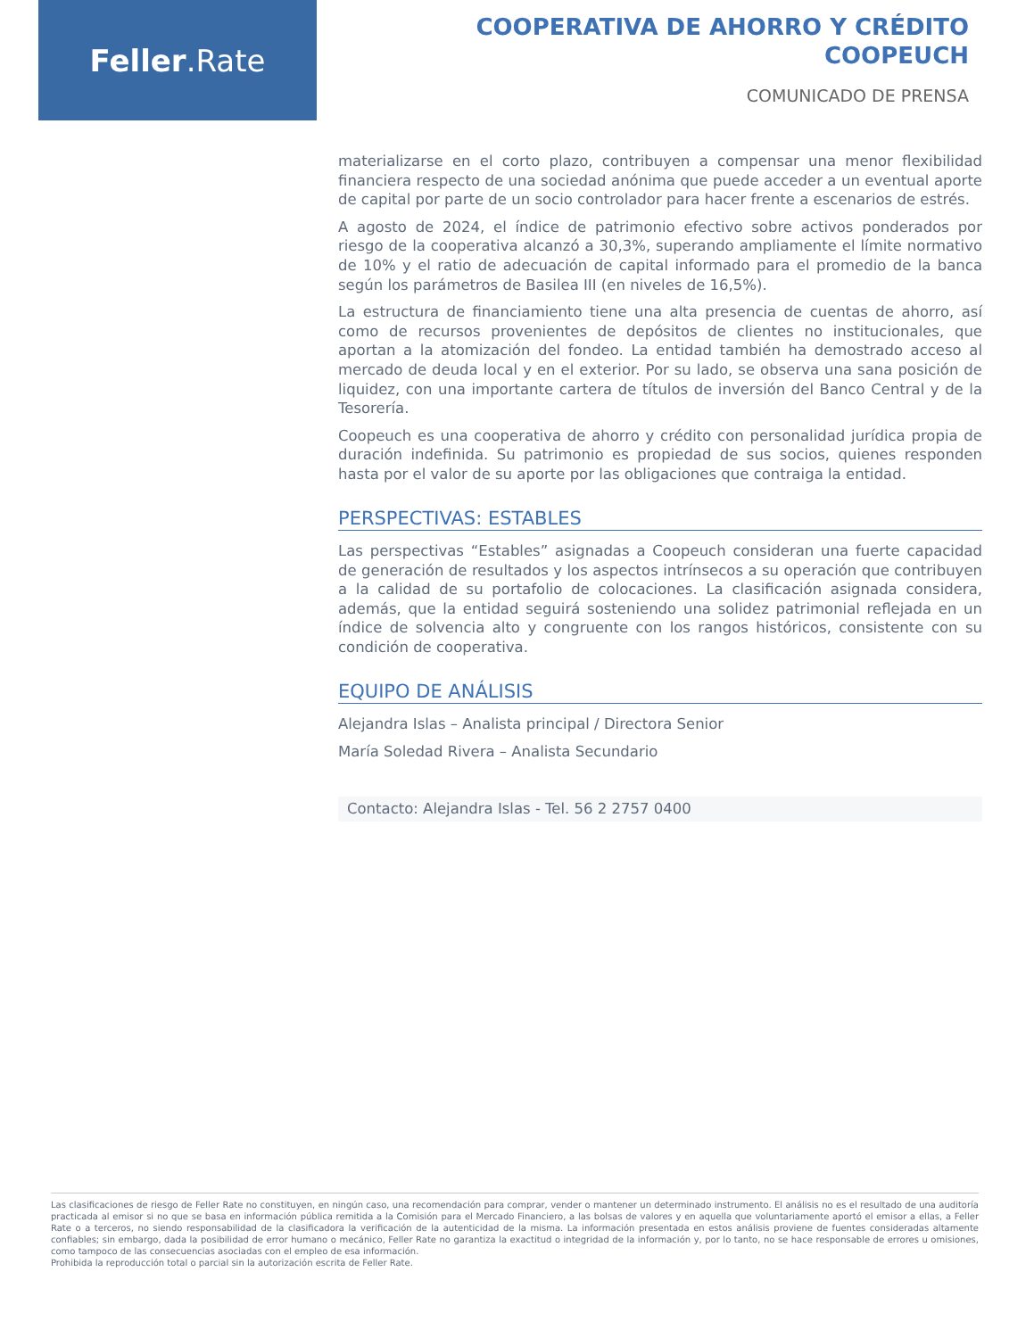Feller.Rate
COOPERATIVA DE AHORRO Y CRÉDITO
COOPEUCH
COMUNICADO DE PRENSA
materializarse en el corto plazo, contribuyen a compensar una menor flexibilidad financiera respecto de una sociedad anónima que puede acceder a un eventual aporte de capital por parte de un socio controlador para hacer frente a escenarios de estrés.
A agosto de 2024, el índice de patrimonio efectivo sobre activos ponderados por riesgo de la cooperativa alcanzó a 30,3%, superando ampliamente el límite normativo de 10% y el ratio de adecuación de capital informado para el promedio de la banca según los parámetros de Basilea III (en niveles de 16,5%).
La estructura de financiamiento tiene una alta presencia de cuentas de ahorro, así como de recursos provenientes de depósitos de clientes no institucionales, que aportan a la atomización del fondeo. La entidad también ha demostrado acceso al mercado de deuda local y en el exterior. Por su lado, se observa una sana posición de liquidez, con una importante cartera de títulos de inversión del Banco Central y de la Tesorería.
Coopeuch es una cooperativa de ahorro y crédito con personalidad jurídica propia de duración indefinida. Su patrimonio es propiedad de sus socios, quienes responden hasta por el valor de su aporte por las obligaciones que contraiga la entidad.
PERSPECTIVAS: ESTABLES
Las perspectivas “Estables” asignadas a Coopeuch consideran una fuerte capacidad de generación de resultados y los aspectos intrínsecos a su operación que contribuyen a la calidad de su portafolio de colocaciones. La clasificación asignada considera, además, que la entidad seguirá sosteniendo una solidez patrimonial reflejada en un índice de solvencia alto y congruente con los rangos históricos, consistente con su condición de cooperativa.
EQUIPO DE ANÁLISIS
Alejandra Islas – Analista principal / Directora Senior
María Soledad Rivera – Analista Secundario
Contacto: Alejandra Islas - Tel. 56 2 2757 0400
Las clasificaciones de riesgo de Feller Rate no constituyen, en ningún caso, una recomendación para comprar, vender o mantener un determinado instrumento. El análisis no es el resultado de una auditoría practicada al emisor si no que se basa en información pública remitida a la Comisión para el Mercado Financiero, a las bolsas de valores y en aquella que voluntariamente aportó el emisor a ellas, a Feller Rate o a terceros, no siendo responsabilidad de la clasificadora la verificación de la autenticidad de la misma. La información presentada en estos análisis proviene de fuentes consideradas altamente confiables; sin embargo, dada la posibilidad de error humano o mecánico, Feller Rate no garantiza la exactitud o integridad de la información y, por lo tanto, no se hace responsable de errores u omisiones, como tampoco de las consecuencias asociadas con el empleo de esa información.
Prohibida la reproducción total o parcial sin la autorización escrita de Feller Rate.